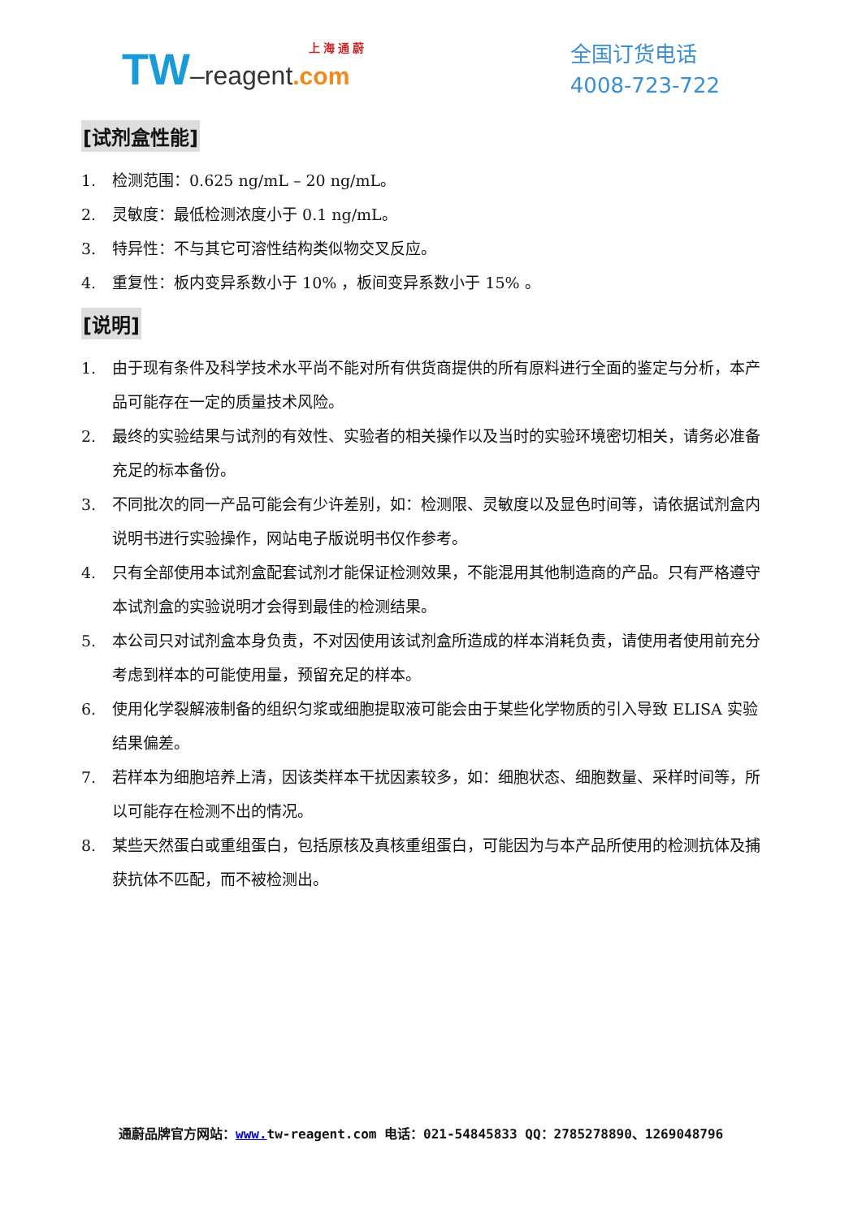上 海 通 蔚
TW–reagent.com
全国订货电话
4008-723-722
[试剂盒性能]
1. 检测范围：0.625 ng/mL – 20 ng/mL。
2. 灵敏度：最低检测浓度小于 0.1 ng/mL。
3. 特异性：不与其它可溶性结构类似物交叉反应。
4. 重复性：板内变异系数小于 10% ，板间变异系数小于 15% 。
[说明]
1. 由于现有条件及科学技术水平尚不能对所有供货商提供的所有原料进行全面的鉴定与分析，本产品可能存在一定的质量技术风险。
2. 最终的实验结果与试剂的有效性、实验者的相关操作以及当时的实验环境密切相关，请务必准备充足的标本备份。
3. 不同批次的同一产品可能会有少许差别，如：检测限、灵敏度以及显色时间等，请依据试剂盒内说明书进行实验操作，网站电子版说明书仅作参考。
4. 只有全部使用本试剂盒配套试剂才能保证检测效果，不能混用其他制造商的产品。只有严格遵守本试剂盒的实验说明才会得到最佳的检测结果。
5. 本公司只对试剂盒本身负责，不对因使用该试剂盒所造成的样本消耗负责，请使用者使用前充分考虑到样本的可能使用量，预留充足的样本。
6. 使用化学裂解液制备的组织匀浆或细胞提取液可能会由于某些化学物质的引入导致 ELISA 实验结果偏差。
7. 若样本为细胞培养上清，因该类样本干扰因素较多，如：细胞状态、细胞数量、采样时间等，所以可能存在检测不出的情况。
8. 某些天然蛋白或重组蛋白，包括原核及真核重组蛋白，可能因为与本产品所使用的检测抗体及捕获抗体不匹配，而不被检测出。
通蔚品牌官方网站：www. tw-reagent.com 电话：021-54845833 QQ：2785278890、1269048796